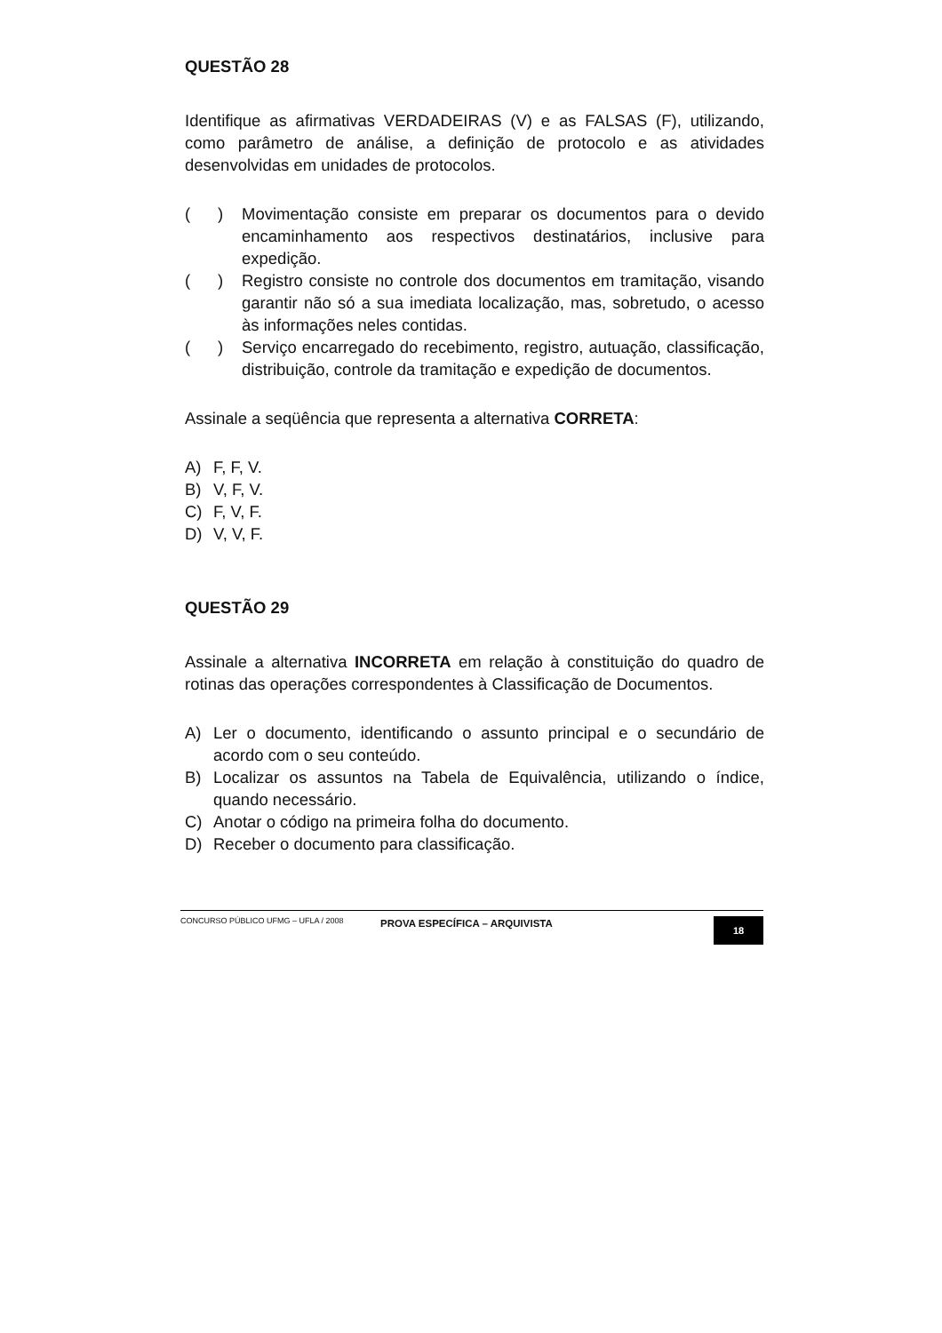QUESTÃO 28
Identifique as afirmativas VERDADEIRAS (V) e as FALSAS (F), utilizando, como parâmetro de análise, a definição de protocolo e as atividades desenvolvidas em unidades de protocolos.
( ) Movimentação consiste em preparar os documentos para o devido encaminhamento aos respectivos destinatários, inclusive para expedição.
( ) Registro consiste no controle dos documentos em tramitação, visando garantir não só a sua imediata localização, mas, sobretudo, o acesso às informações neles contidas.
( ) Serviço encarregado do recebimento, registro, autuação, classificação, distribuição, controle da tramitação e expedição de documentos.
Assinale a seqüência que representa a alternativa CORRETA:
A) F, F, V.
B) V, F, V.
C) F, V, F.
D) V, V, F.
QUESTÃO 29
Assinale a alternativa INCORRETA em relação à constituição do quadro de rotinas das operações correspondentes à Classificação de Documentos.
A) Ler o documento, identificando o assunto principal e o secundário de acordo com o seu conteúdo.
B) Localizar os assuntos na Tabela de Equivalência, utilizando o índice, quando necessário.
C) Anotar o código na primeira folha do documento.
D) Receber o documento para classificação.
CONCURSO PÚBLICO UFMG – UFLA / 2008 PROVA ESPECÍFICA – ARQUIVISTA 18